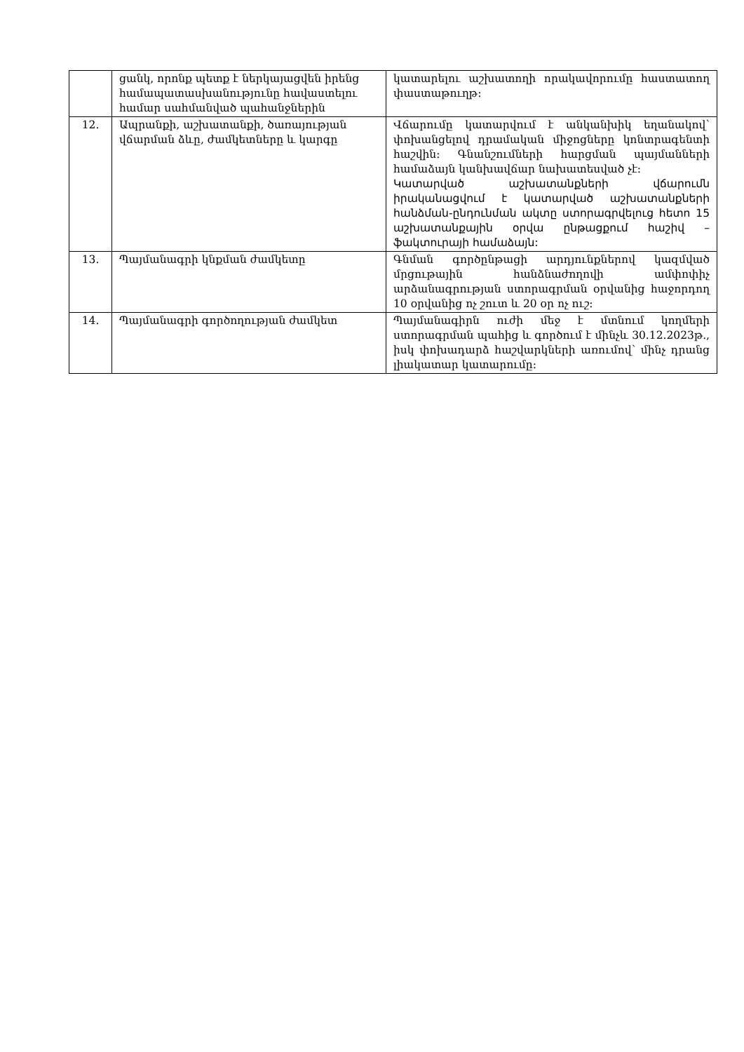| | ցանկ, որոնք պետք է ներկայացվեն իրենց համապատասխանությունը հավաստելու համար սահմանված պահանջներին | կատարելու աշխատողի որակավորումը հաստատող փաստաթուղթ: |
| 12. | Ապրանքի, աշխատանքի, ծառայության վճարման ձևը, ժամկետները և կարգը | Վճարումը կատարվում է անկանխիկ եղանակով՝ փոխանցելով դրամական միջոցները կոնտրագենտի հաշվին: Գնանշումների հարցման պայմանների համաձայն կանխավճար նախատեսված չէ: Կատարված աշխատանքների վճարումն իրականացվում է կատարված աշխատանքների հանձման-ընդունման ակտը ստորագրվելուց հետո 15 աշխատանքային օրվա ընթացքում հաշիվ – ֆակտուրայի համաձայն: |
| 13. | Պայմանագրի կնքման ժամկետը | Գնման գործընթացի արդյունքներով կազմված մրցութային հանձնաժողովի ամփոփիչ արձանագրության ստորագրման օրվանից հաջորդող 10 օրվանից ոչ շուտ և 20 օր ոչ ուշ: |
| 14. | Պայմանագրի գործողության ժամկետ | Պայմանագիրն ուժի մեջ է մտնում կողմերի ստորագրման պահից և գործում է մինչև 30.12.2023թ., իսկ փոխադարձ հաշվարկների առումով՝ մինչ դրանց լիակատար կատարումը: |